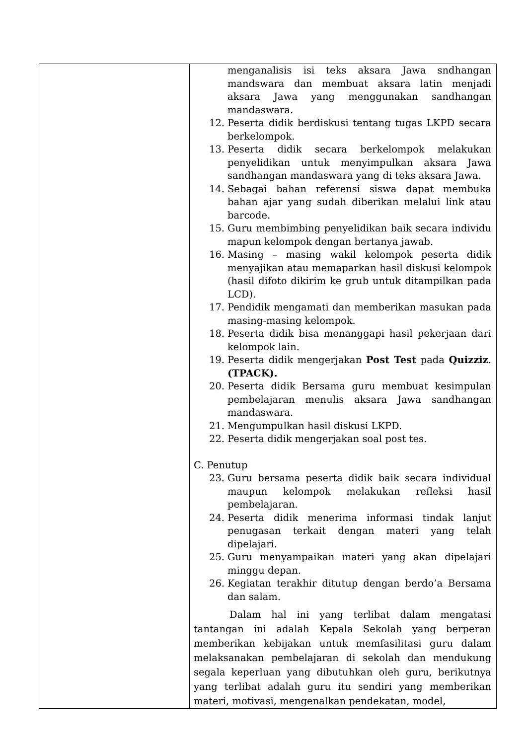| | menganalisis isi teks aksara Jawa sndhangan mandswara dan membuat aksara latin menjadi aksara Jawa yang menggunakan sandhangan mandaswara. 12. Peserta didik berdiskusi tentang tugas LKPD secara berkelompok. 13. Peserta didik secara berkelompok melakukan penyelidikan untuk menyimpulkan aksara Jawa sandhangan mandaswara yang di teks aksara Jawa. 14. Sebagai bahan referensi siswa dapat membuka bahan ajar yang sudah diberikan melalui link atau barcode. 15. Guru membimbing penyelidikan baik secara individu mapun kelompok dengan bertanya jawab. 16. Masing – masing wakil kelompok peserta didik menyajikan atau memaparkan hasil diskusi kelompok (hasil difoto dikirim ke grub untuk ditampilkan pada LCD). 17. Pendidik mengamati dan memberikan masukan pada masing-masing kelompok. 18. Peserta didik bisa menanggapi hasil pekerjaan dari kelompok lain. 19. Peserta didik mengerjakan Post Test pada Quizziz . (TPACK). 20. Peserta didik Bersama guru membuat kesimpulan pembelajaran menulis aksara Jawa sandhangan mandaswara. 21. Mengumpulkan hasil diskusi LKPD. 22. Peserta didik mengerjakan soal post tes. C. Penutup 23. Guru bersama peserta didik baik secara individual maupun kelompok melakukan refleksi hasil pembelajaran. 24. Peserta didik menerima informasi tindak lanjut penugasan terkait dengan materi yang telah dipelajari. 25. Guru menyampaikan materi yang akan dipelajari minggu depan. 26. Kegiatan terakhir ditutup dengan berdo’a Bersama dan salam. Dalam hal ini yang terlibat dalam mengatasi tantangan ini adalah Kepala Sekolah yang berperan memberikan kebijakan untuk memfasilitasi guru dalam melaksanakan pembelajaran di sekolah dan mendukung segala keperluan yang dibutuhkan oleh guru, berikutnya yang terlibat adalah guru itu sendiri yang memberikan materi, motivasi, mengenalkan pendekatan, model, |